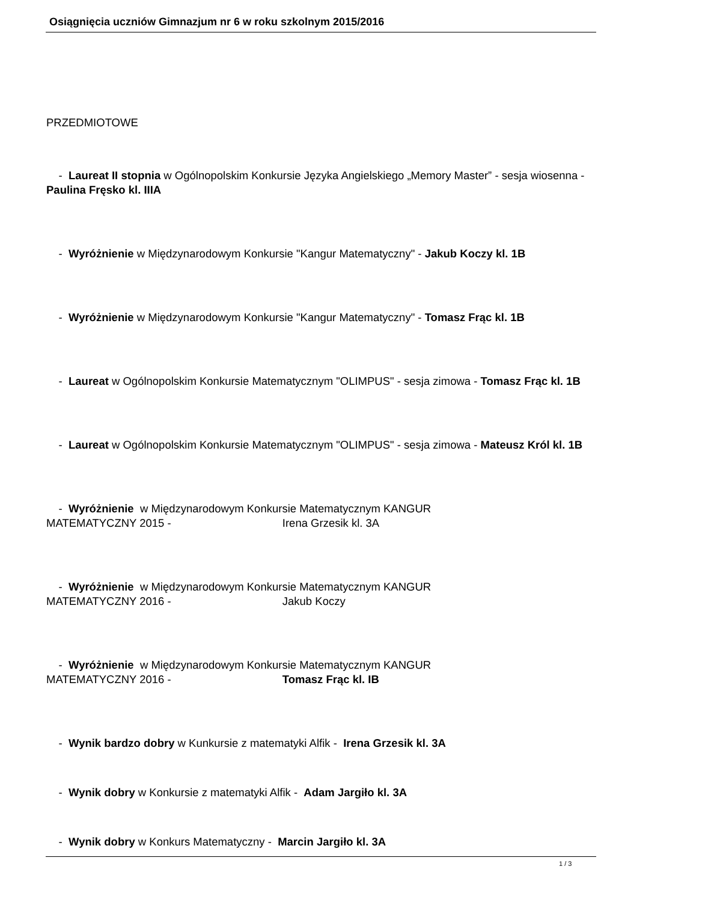Osiągnięcia uczniów Gimnazjum nr 6 w roku szkolnym 2015/2016
PRZEDMIOTOWE
- Laureat II stopnia w Ogólnopolskim Konkursie Języka Angielskiego „Memory Master” - sesja wiosenna - Paulina Fręsko kl. IIIA
- Wyróżnienie w Międzynarodowym Konkursie "Kangur Matematyczny" - Jakub Koczy kl. 1B
- Wyróżnienie w Międzynarodowym Konkursie "Kangur Matematyczny" - Tomasz Frąc kl. 1B
- Laureat w Ogólnopolskim Konkursie Matematycznym "OLIMPUS" - sesja zimowa - Tomasz Frąc kl. 1B
- Laureat w Ogólnopolskim Konkursie Matematycznym "OLIMPUS" - sesja zimowa - Mateusz Król kl. 1B
- Wyróżnienie w Międzynarodowym Konkursie Matematycznym KANGUR
MATEMATYCZNY 2015 - Irena Grzesik kl. 3A
- Wyróżnienie w Międzynarodowym Konkursie Matematycznym KANGUR
MATEMATYCZNY 2016 - Jakub Koczy
- Wyróżnienie w Międzynarodowym Konkursie Matematycznym KANGUR
MATEMATYCZNY 2016 - Tomasz Frąc kl. IB
- Wynik bardzo dobry w Kunkursie z matematyki Alfik - Irena Grzesik kl. 3A
- Wynik dobry w Konkursie z matematyki Alfik - Adam Jargiło kl. 3A
- Wynik dobry w Konkurs Matematyczny - Marcin Jargiło kl. 3A
1 / 3